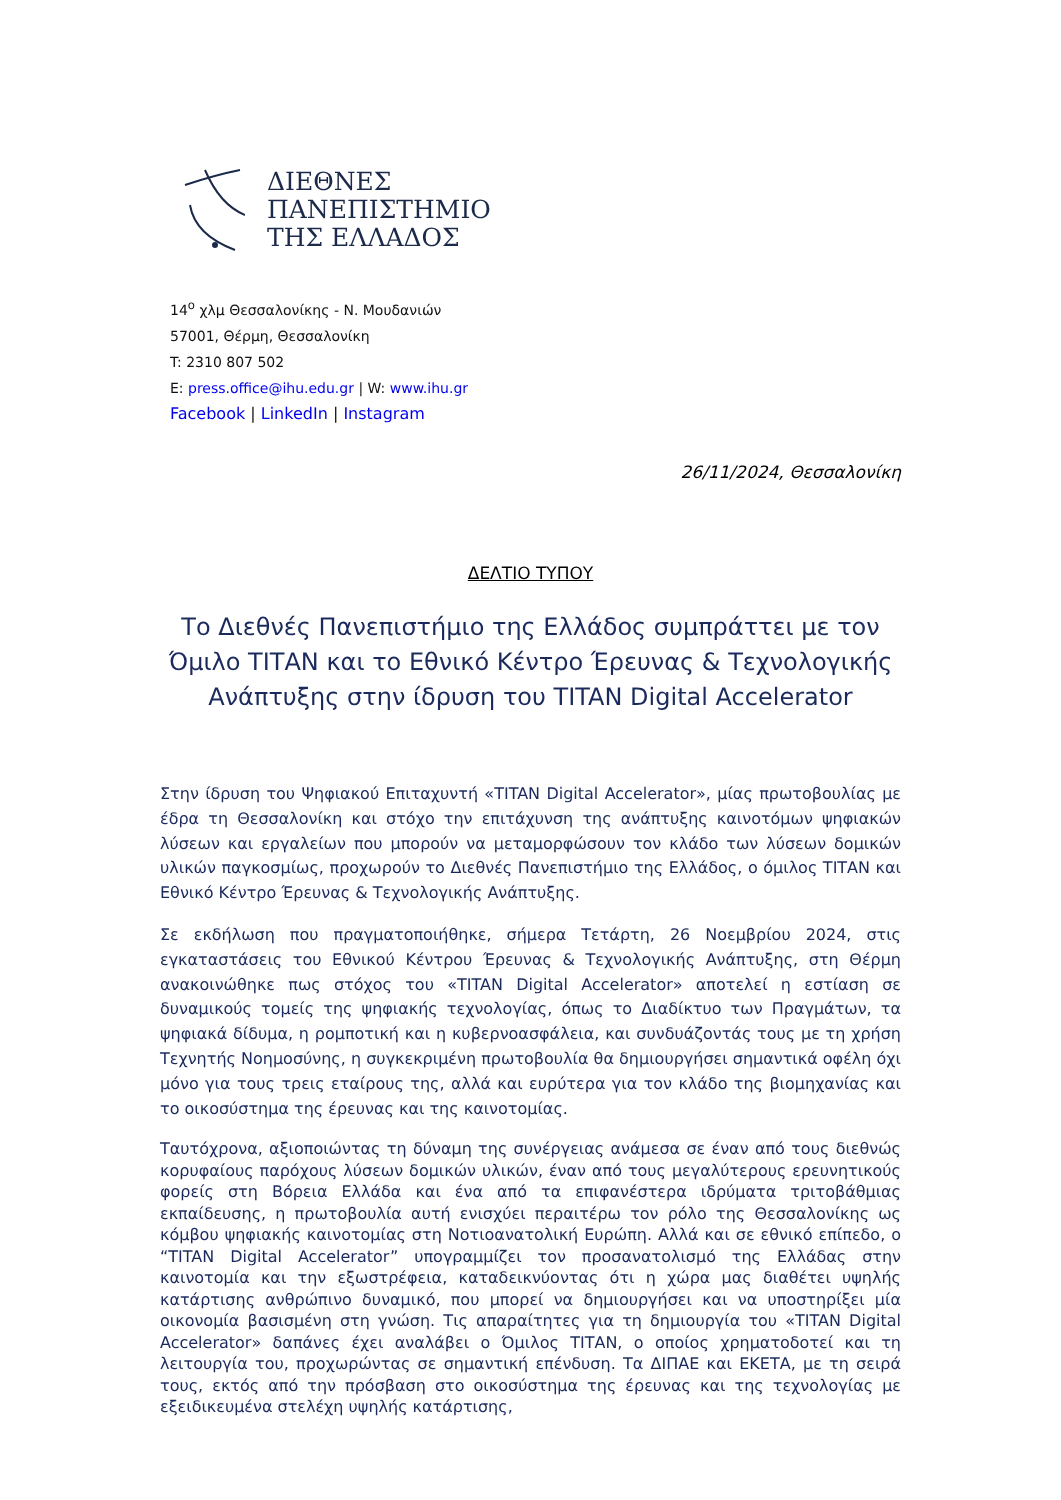ΔΙΕΘΝΕΣ
ΠΑΝΕΠΙΣΤΗΜΙΟ
ΤΗΣ ΕΛΛΑΔΟΣ
14<sup>ο</sup> χλμ Θεσσαλονίκης - Ν. Μουδανιών
57001, Θέρμη, Θεσσαλονίκη
T: 2310 807 502
E: press.office@ihu.edu.gr | W: www.ihu.gr
Facebook | LinkedIn | Instagram
26/11/2024, Θεσσαλονίκη
ΔΕΛΤΙΟ ΤΥΠΟΥ
Το Διεθνές Πανεπιστήμιο της Ελλάδος συμπράττει με τον Όμιλο ΤΙΤΑΝ και το Εθνικό Κέντρο Έρευνας & Τεχνολογικής Ανάπτυξης στην ίδρυση του TITAN Digital Accelerator
Στην ίδρυση του Ψηφιακού Επιταχυντή «TITAN Digital Accelerator», μίας πρωτοβουλίας με έδρα τη Θεσσαλονίκη και στόχο την επιτάχυνση της ανάπτυξης καινοτόμων ψηφιακών λύσεων και εργαλείων που μπορούν να μεταμορφώσουν τον κλάδο των λύσεων δομικών υλικών παγκοσμίως, προχωρούν το Διεθνές Πανεπιστήμιο της Ελλάδος, ο όμιλος ΤΙΤΑΝ και Εθνικό Κέντρο Έρευνας & Τεχνολογικής Ανάπτυξης.
Σε εκδήλωση που πραγματοποιήθηκε, σήμερα Τετάρτη, 26 Νοεμβρίου 2024, στις εγκαταστάσεις του Εθνικού Κέντρου Έρευνας & Τεχνολογικής Ανάπτυξης, στη Θέρμη ανακοινώθηκε πως στόχος του «TITAN Digital Accelerator» αποτελεί η εστίαση σε δυναμικούς τομείς της ψηφιακής τεχνολογίας, όπως το Διαδίκτυο των Πραγμάτων, τα ψηφιακά δίδυμα, η ρομποτική και η κυβερνοασφάλεια, και συνδυάζοντάς τους με τη χρήση Τεχνητής Νοημοσύνης, η συγκεκριμένη πρωτοβουλία θα δημιουργήσει σημαντικά οφέλη όχι μόνο για τους τρεις εταίρους της, αλλά και ευρύτερα για τον κλάδο της βιομηχανίας και το οικοσύστημα της έρευνας και της καινοτομίας.
Ταυτόχρονα, αξιοποιώντας τη δύναμη της συνέργειας ανάμεσα σε έναν από τους διεθνώς κορυφαίους παρόχους λύσεων δομικών υλικών, έναν από τους μεγαλύτερους ερευνητικούς φορείς στη Βόρεια Ελλάδα και ένα από τα επιφανέστερα ιδρύματα τριτοβάθμιας εκπαίδευσης, η πρωτοβουλία αυτή ενισχύει περαιτέρω τον ρόλο της Θεσσαλονίκης ως κόμβου ψηφιακής καινοτομίας στη Νοτιοανατολική Ευρώπη. Αλλά και σε εθνικό επίπεδο, ο “TITAN Digital Accelerator” υπογραμμίζει τον προσανατολισμό της Ελλάδας στην καινοτομία και την εξωστρέφεια, καταδεικνύοντας ότι η χώρα μας διαθέτει υψηλής κατάρτισης ανθρώπινο δυναμικό, που μπορεί να δημιουργήσει και να υποστηρίξει μία οικονομία βασισμένη στη γνώση. Τις απαραίτητες για τη δημιουργία του «TITAN Digital Accelerator» δαπάνες έχει αναλάβει ο Όμιλος ΤΙΤΑΝ, ο οποίος χρηματοδοτεί και τη λειτουργία του, προχωρώντας σε σημαντική επένδυση. Τα ΔΙΠΑΕ και ΕΚΕΤΑ, με τη σειρά τους, εκτός από την πρόσβαση στο οικοσύστημα της έρευνας και της τεχνολογίας με εξειδικευμένα στελέχη υψηλής κατάρτισης,